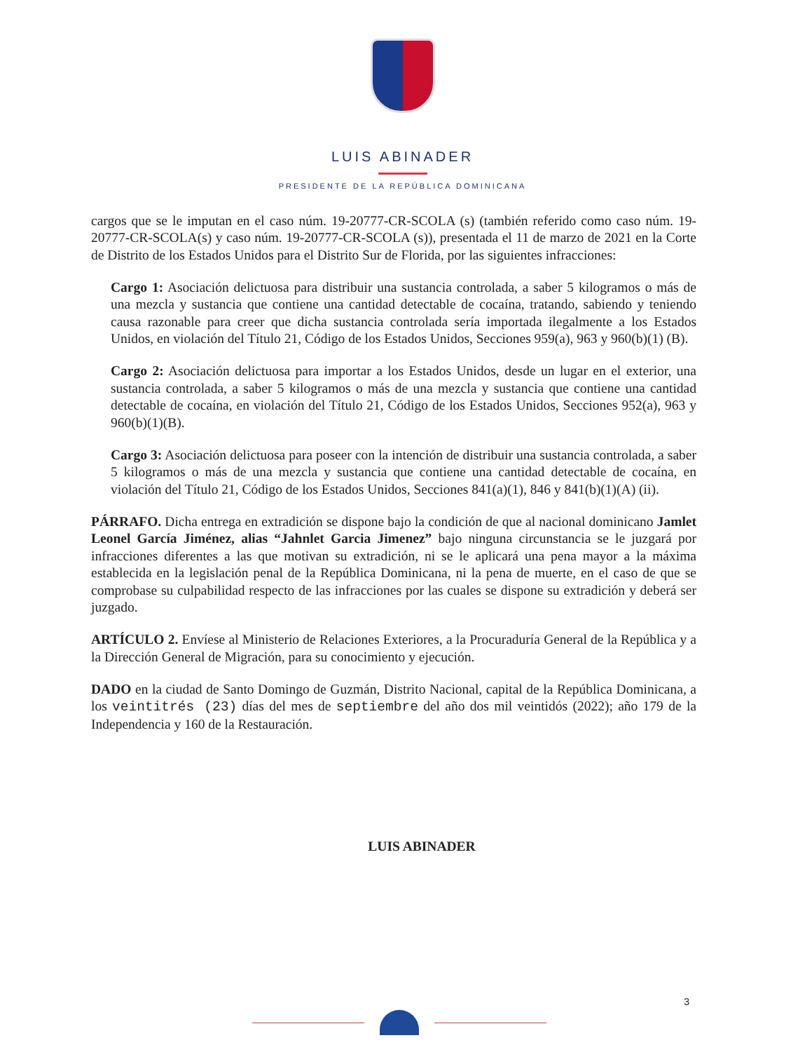LUIS ABINADER
PRESIDENTE DE LA REPÚBLICA DOMINICANA
cargos que se le imputan en el caso núm. 19-20777-CR-SCOLA (s) (también referido como caso núm. 19-20777-CR-SCOLA(s) y caso núm. 19-20777-CR-SCOLA (s)), presentada el 11 de marzo de 2021 en la Corte de Distrito de los Estados Unidos para el Distrito Sur de Florida, por las siguientes infracciones:
Cargo 1: Asociación delictuosa para distribuir una sustancia controlada, a saber 5 kilogramos o más de una mezcla y sustancia que contiene una cantidad detectable de cocaína, tratando, sabiendo y teniendo causa razonable para creer que dicha sustancia controlada sería importada ilegalmente a los Estados Unidos, en violación del Título 21, Código de los Estados Unidos, Secciones 959(a), 963 y 960(b)(1) (B).
Cargo 2: Asociación delictuosa para importar a los Estados Unidos, desde un lugar en el exterior, una sustancia controlada, a saber 5 kilogramos o más de una mezcla y sustancia que contiene una cantidad detectable de cocaína, en violación del Título 21, Código de los Estados Unidos, Secciones 952(a), 963 y 960(b)(1)(B).
Cargo 3: Asociación delictuosa para poseer con la intención de distribuir una sustancia controlada, a saber 5 kilogramos o más de una mezcla y sustancia que contiene una cantidad detectable de cocaína, en violación del Título 21, Código de los Estados Unidos, Secciones 841(a)(1), 846 y 841(b)(1)(A) (ii).
PÁRRAFO. Dicha entrega en extradición se dispone bajo la condición de que al nacional dominicano Jamlet Leonel García Jiménez, alias “Jahnlet Garcia Jimenez” bajo ninguna circunstancia se le juzgará por infracciones diferentes a las que motivan su extradición, ni se le aplicará una pena mayor a la máxima establecida en la legislación penal de la República Dominicana, ni la pena de muerte, en el caso de que se comprobase su culpabilidad respecto de las infracciones por las cuales se dispone su extradición y deberá ser juzgado.
ARTÍCULO 2. Envíese al Ministerio de Relaciones Exteriores, a la Procuraduría General de la República y a la Dirección General de Migración, para su conocimiento y ejecución.
DADO en la ciudad de Santo Domingo de Guzmán, Distrito Nacional, capital de la República Dominicana, a los veintitrés (23) días del mes de septiembre del año dos mil veintidós (2022); año 179 de la Independencia y 160 de la Restauración.
LUIS ABINADER
3